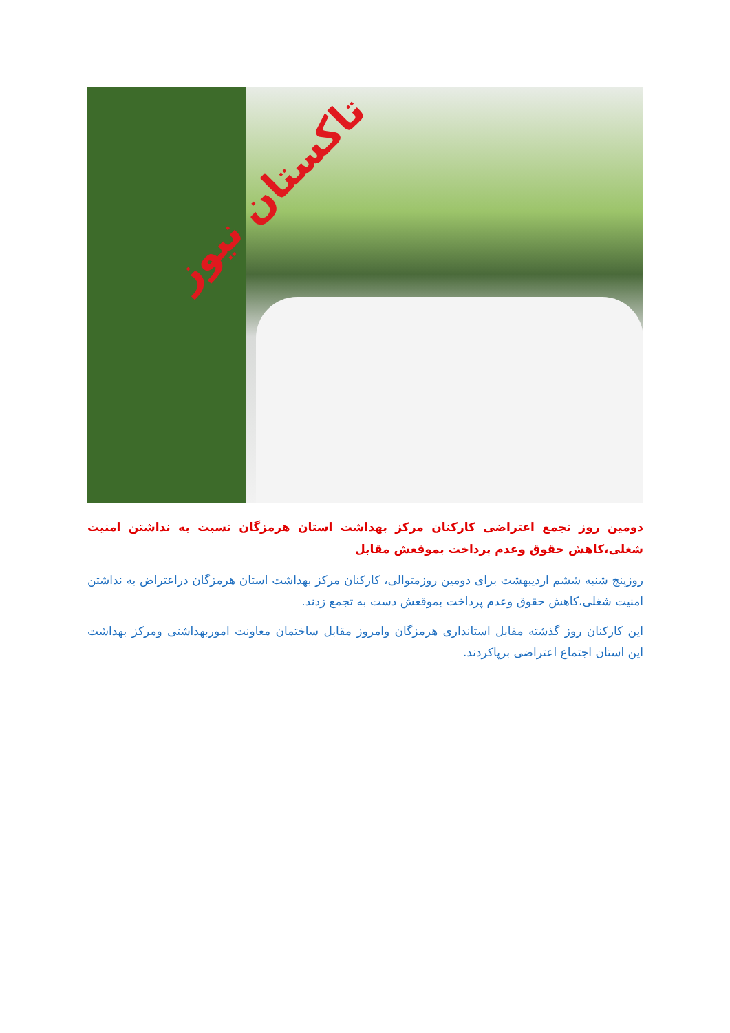تاکستان نیوز
دومین روز تجمع اعتراضی کارکنان مرکز بهداشت استان هرمزگان نسبت به نداشتن امنیت شغلی،کاهش حقوق وعدم پرداخت بموقعش مقابل
روزپنج شنبه ششم اردیبهشت برای دومین روزمتوالی، کارکنان مرکز بهداشت استان هرمزگان دراعتراض به نداشتن امنیت شغلی،کاهش حقوق وعدم پرداخت بموقعش دست به تجمع زدند.
این کارکنان روز گذشته مقابل استانداری هرمزگان وامروز مقابل ساختمان معاونت اموربهداشتی ومرکز بهداشت این استان اجتماع اعتراضی برپاکردند.